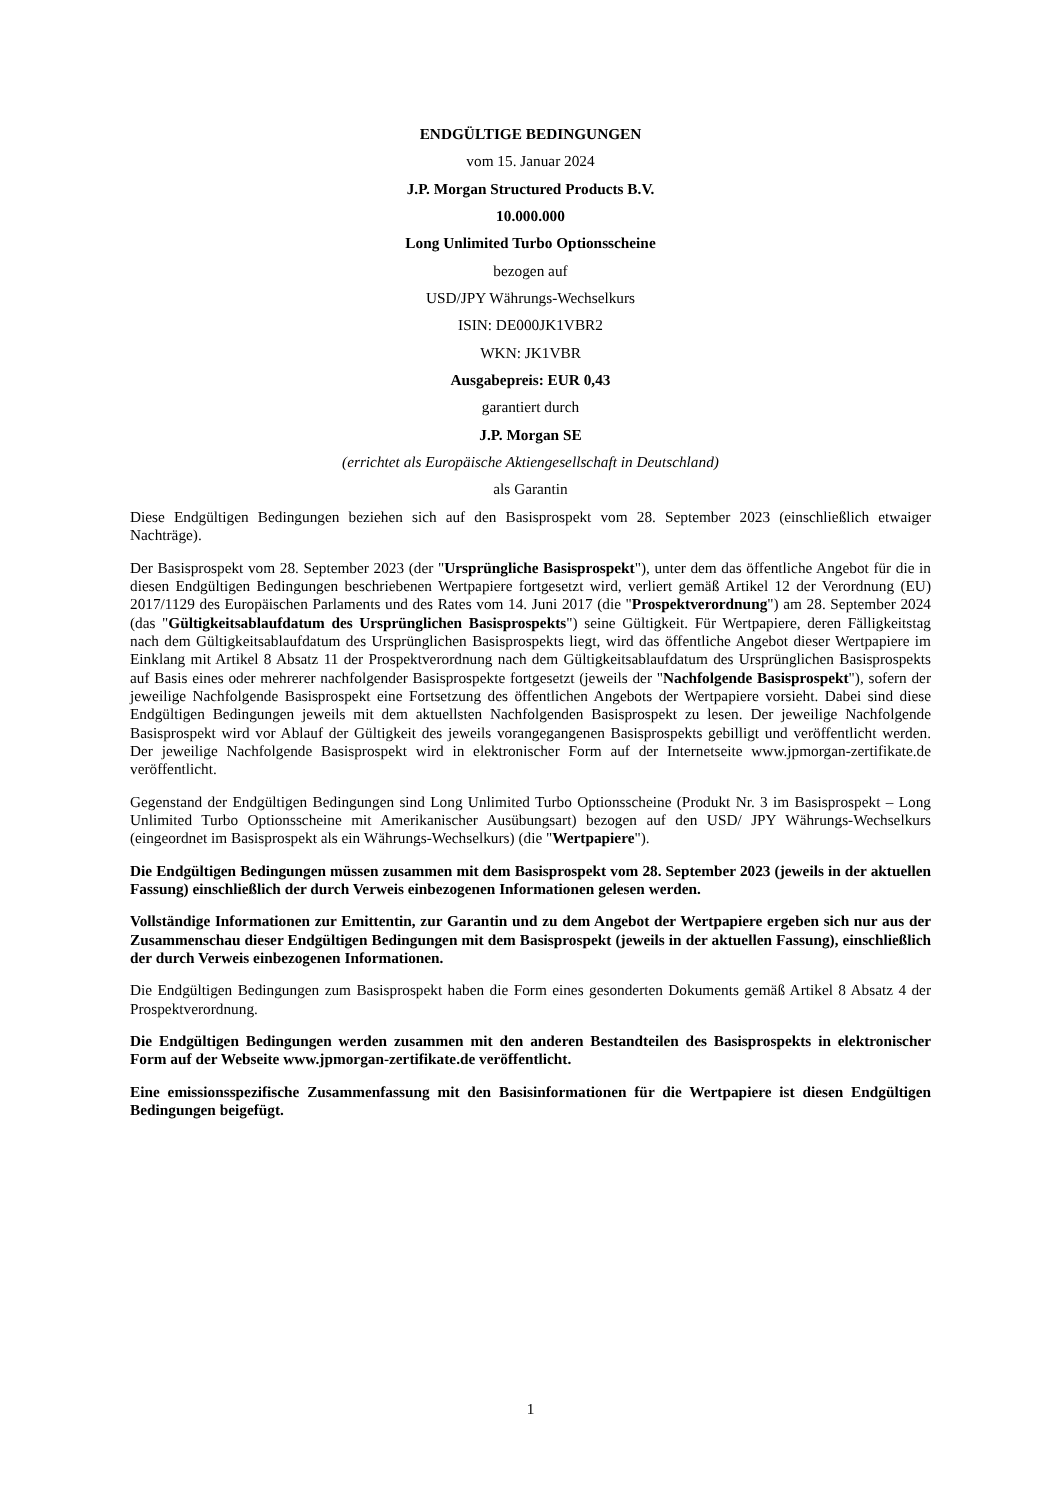ENDGÜLTIGE BEDINGUNGEN
vom 15. Januar 2024
J.P. Morgan Structured Products B.V.
10.000.000
Long Unlimited Turbo Optionsscheine
bezogen auf
USD/JPY Währungs-Wechselkurs
ISIN: DE000JK1VBR2
WKN: JK1VBR
Ausgabepreis: EUR 0,43
garantiert durch
J.P. Morgan SE
(errichtet als Europäische Aktiengesellschaft in Deutschland)
als Garantin
Diese Endgültigen Bedingungen beziehen sich auf den Basisprospekt vom 28. September 2023 (einschließlich etwaiger Nachträge).
Der Basisprospekt vom 28. September 2023 (der "Ursprüngliche Basisprospekt"), unter dem das öffentliche Angebot für die in diesen Endgültigen Bedingungen beschriebenen Wertpapiere fortgesetzt wird, verliert gemäß Artikel 12 der Verordnung (EU) 2017/1129 des Europäischen Parlaments und des Rates vom 14. Juni 2017 (die "Prospektverordnung") am 28. September 2024 (das "Gültigkeitsablaufdatum des Ursprünglichen Basisprospekts") seine Gültigkeit. Für Wertpapiere, deren Fälligkeitstag nach dem Gültigkeitsablaufdatum des Ursprünglichen Basisprospekts liegt, wird das öffentliche Angebot dieser Wertpapiere im Einklang mit Artikel 8 Absatz 11 der Prospektverordnung nach dem Gültigkeitsablaufdatum des Ursprünglichen Basisprospekts auf Basis eines oder mehrerer nachfolgender Basisprospekte fortgesetzt (jeweils der "Nachfolgende Basisprospekt"), sofern der jeweilige Nachfolgende Basisprospekt eine Fortsetzung des öffentlichen Angebots der Wertpapiere vorsieht. Dabei sind diese Endgültigen Bedingungen jeweils mit dem aktuellsten Nachfolgenden Basisprospekt zu lesen. Der jeweilige Nachfolgende Basisprospekt wird vor Ablauf der Gültigkeit des jeweils vorangegangenen Basisprospekts gebilligt und veröffentlicht werden. Der jeweilige Nachfolgende Basisprospekt wird in elektronischer Form auf der Internetseite www.jpmorgan-zertifikate.de veröffentlicht.
Gegenstand der Endgültigen Bedingungen sind Long Unlimited Turbo Optionsscheine (Produkt Nr. 3 im Basisprospekt – Long Unlimited Turbo Optionsscheine mit Amerikanischer Ausübungsart) bezogen auf den USD/ JPY Währungs-Wechselkurs (eingeordnet im Basisprospekt als ein Währungs-Wechselkurs) (die "Wertpapiere").
Die Endgültigen Bedingungen müssen zusammen mit dem Basisprospekt vom 28. September 2023 (jeweils in der aktuellen Fassung) einschließlich der durch Verweis einbezogenen Informationen gelesen werden.
Vollständige Informationen zur Emittentin, zur Garantin und zu dem Angebot der Wertpapiere ergeben sich nur aus der Zusammenschau dieser Endgültigen Bedingungen mit dem Basisprospekt (jeweils in der aktuellen Fassung), einschließlich der durch Verweis einbezogenen Informationen.
Die Endgültigen Bedingungen zum Basisprospekt haben die Form eines gesonderten Dokuments gemäß Artikel 8 Absatz 4 der Prospektverordnung.
Die Endgültigen Bedingungen werden zusammen mit den anderen Bestandteilen des Basisprospekts in elektronischer Form auf der Webseite www.jpmorgan-zertifikate.de veröffentlicht.
Eine emissionsspezifische Zusammenfassung mit den Basisinformationen für die Wertpapiere ist diesen Endgültigen Bedingungen beigefügt.
1